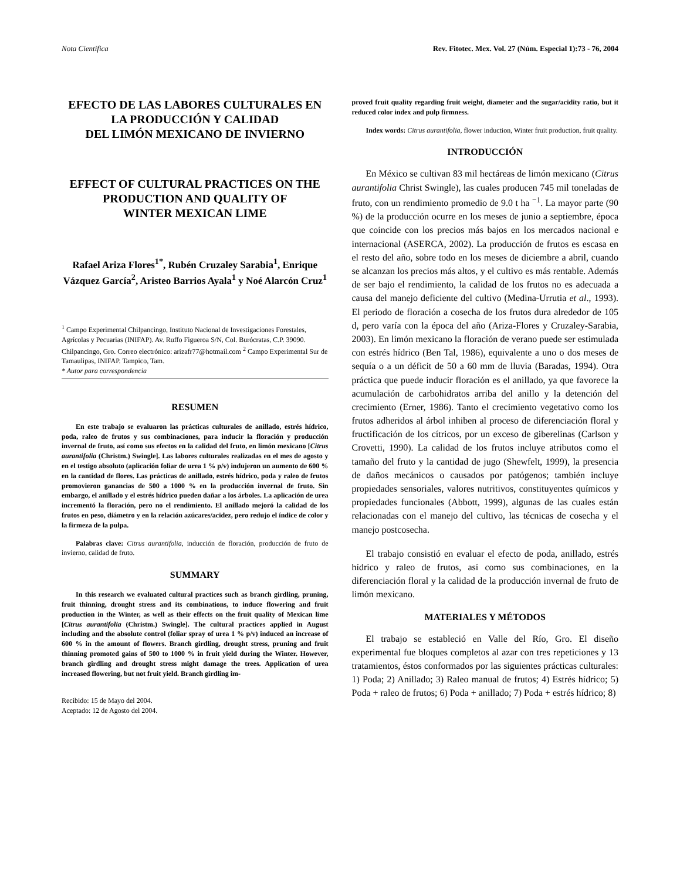Nota Científica Rev. Fitotec. Mex. Vol. 27 (Núm. Especial 1):73 - 76, 2004
EFECTO DE LAS LABORES CULTURALES EN LA PRODUCCIÓN Y CALIDAD
DEL LIMÓN MEXICANO DE INVIERNO
EFFECT OF CULTURAL PRACTICES ON THE PRODUCTION AND QUALITY OF
WINTER MEXICAN LIME
Rafael Ariza Flores<sup>1*</sup>, Rubén Cruzaley Sarabia<sup>1</sup>, Enrique Vázquez García<sup>2</sup>, Aristeo Barrios Ayala<sup>1</sup> y Noé Alarcón Cruz<sup>1</sup>
<sup>1</sup> Campo Experimental Chilpancingo, Instituto Nacional de Investigaciones Forestales, Agrícolas y Pecuarias (INIFAP). Av. Ruffo Figueroa S/N, Col. Burócratas, C.P. 39090. Chilpancingo, Gro. Correo electrónico: arizafr77@hotmail.com <sup>2</sup> Campo Experimental Sur de Tamaulipas, INIFAP. Tampico, Tam.
* Autor para correspondencia
RESUMEN
En este trabajo se evaluaron las prácticas culturales de anillado, estrés hídrico, poda, raleo de frutos y sus combinaciones, para inducir la floración y producción invernal de fruto, así como sus efectos en la calidad del fruto, en limón mexicano [Citrus aurantifolia (Christm.) Swingle]. Las labores culturales realizadas en el mes de agosto y en el testigo absoluto (aplicación foliar de urea 1 % p/v) indujeron un aumento de 600 % en la cantidad de flores. Las prácticas de anillado, estrés hídrico, poda y raleo de frutos promovieron ganancias de 500 a 1000 % en la producción invernal de fruto. Sin embargo, el anillado y el estrés hídrico pueden dañar a los árboles. La aplicación de urea incrementó la floración, pero no el rendimiento. El anillado mejoró la calidad de los frutos en peso, diámetro y en la relación azúcares/acidez, pero redujo el índice de color y la firmeza de la pulpa.
Palabras clave: Citrus aurantifolia, inducción de floración, producción de fruto de invierno, calidad de fruto.
SUMMARY
In this research we evaluated cultural practices such as branch girdling, pruning, fruit thinning, drought stress and its combinations, to induce flowering and fruit production in the Winter, as well as their effects on the fruit quality of Mexican lime [Citrus aurantifolia (Christm.) Swingle]. The cultural practices applied in August including and the absolute control (foliar spray of urea 1 % p/v) induced an increase of 600 % in the amount of flowers. Branch girdling, drought stress, pruning and fruit thinning promoted gains of 500 to 1000 % in fruit yield during the Winter. However, branch girdling and drought stress might damage the trees. Application of urea increased flowering, but not fruit yield. Branch girdling im-
Recibido: 15 de Mayo del 2004.
Aceptado: 12 de Agosto del 2004.
proved fruit quality regarding fruit weight, diameter and the sugar/acidity ratio, but it reduced color index and pulp firmness.
Index words: Citrus aurantifolia, flower induction, Winter fruit production, fruit quality.
INTRODUCCIÓN
En México se cultivan 83 mil hectáreas de limón mexicano (Citrus aurantifolia Christ Swingle), las cuales producen 745 mil toneladas de fruto, con un rendimiento promedio de 9.0 t ha <sup>−1</sup>. La mayor parte (90 %) de la producción ocurre en los meses de junio a septiembre, época que coincide con los precios más bajos en los mercados nacional e internacional (ASERCA, 2002). La producción de frutos es escasa en el resto del año, sobre todo en los meses de diciembre a abril, cuando se alcanzan los precios más altos, y el cultivo es más rentable. Además de ser bajo el rendimiento, la calidad de los frutos no es adecuada a causa del manejo deficiente del cultivo (Medina-Urrutia et al., 1993). El periodo de floración a cosecha de los frutos dura alrededor de 105 d, pero varía con la época del año (Ariza-Flores y Cruzaley-Sarabia, 2003). En limón mexicano la floración de verano puede ser estimulada con estrés hídrico (Ben Tal, 1986), equivalente a uno o dos meses de sequía o a un déficit de 50 a 60 mm de lluvia (Baradas, 1994). Otra práctica que puede inducir floración es el anillado, ya que favorece la acumulación de carbohidratos arriba del anillo y la detención del crecimiento (Erner, 1986). Tanto el crecimiento vegetativo como los frutos adheridos al árbol inhiben al proceso de diferenciación floral y fructificación de los cítricos, por un exceso de giberelinas (Carlson y Crovetti, 1990). La calidad de los frutos incluye atributos como el tamaño del fruto y la cantidad de jugo (Shewfelt, 1999), la presencia de daños mecánicos o causados por patógenos; también incluye propiedades sensoriales, valores nutritivos, constituyentes químicos y propiedades funcionales (Abbott, 1999), algunas de las cuales están relacionadas con el manejo del cultivo, las técnicas de cosecha y el manejo postcosecha.
El trabajo consistió en evaluar el efecto de poda, anillado, estrés hídrico y raleo de frutos, así como sus combinaciones, en la diferenciación floral y la calidad de la producción invernal de fruto de limón mexicano.
MATERIALES Y MÉTODOS
El trabajo se estableció en Valle del Río, Gro. El diseño experimental fue bloques completos al azar con tres repeticiones y 13 tratamientos, éstos conformados por las siguientes prácticas culturales: 1) Poda; 2) Anillado; 3) Raleo manual de frutos; 4) Estrés hídrico; 5) Poda + raleo de frutos; 6) Poda + anillado; 7) Poda + estrés hídrico; 8)